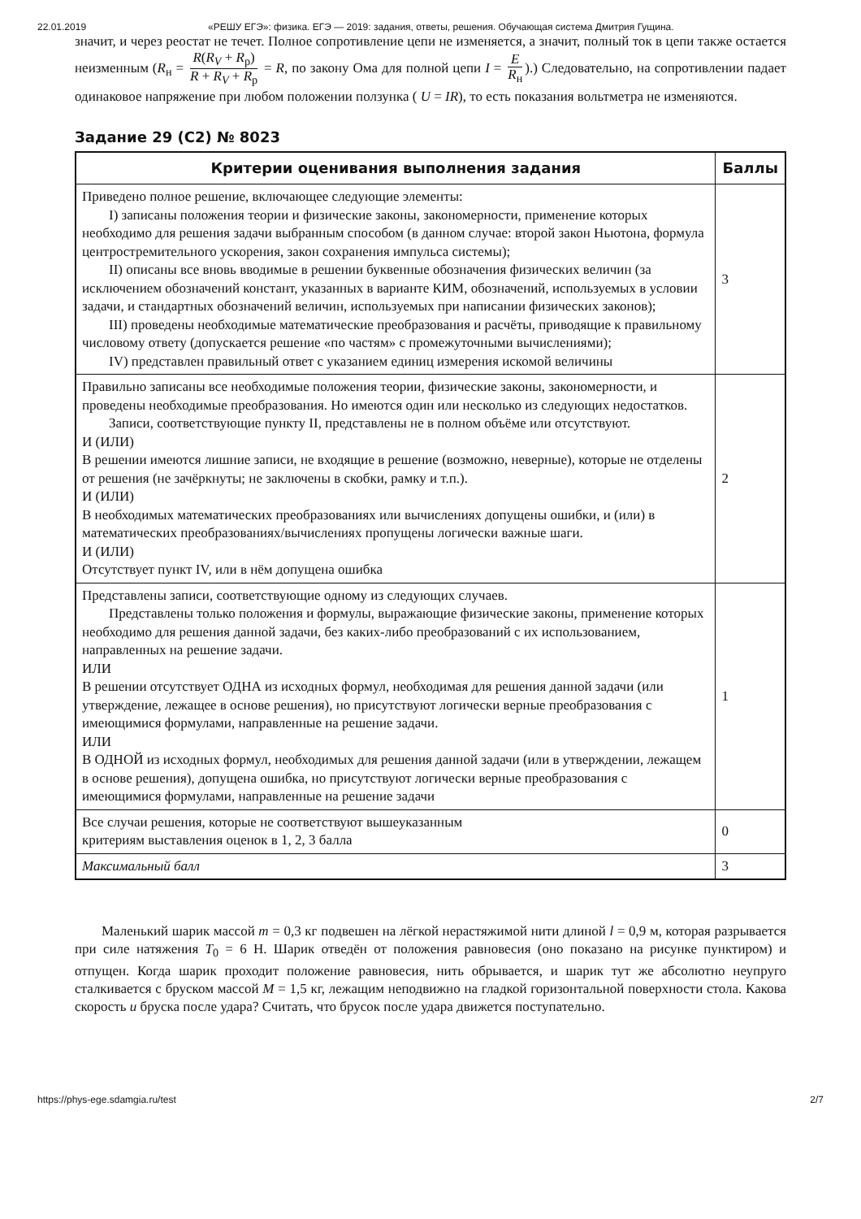22.01.2019 «РЕШУ ЕГЭ»: физика. ЕГЭ — 2019: задания, ответы, решения. Обучающая система Дмитрия Гущина.
значит, и через реостат не течет. Полное сопротивление цепи не изменяется, а значит, полный ток в цепи также остается неизменным (R<sub>н</sub> = R(R<sub>V</sub> + R<sub>р</sub>) R + R<sub>V</sub> + R<sub>р</sub> = R, по закону Ома для полной цепи I = E R<sub>н</sub>).) Следовательно, на сопротивлении падает одинаковое напряжение при любом положении ползунка ( U = IR), то есть показания вольтметра не изменяются.
Задание 29 (C2) № 8023
| Критерии оценивания выполнения задания | Баллы |
| --- | --- |
| Приведено полное решение, включающее следующие элементы: I) записаны положения теории и физические законы, закономерности, применение которых необходимо для решения задачи выбранным способом (в данном случае: второй закон Ньютона, формула центростремительного ускорения, закон сохранения импульса системы); II) описаны все вновь вводимые в решении буквенные обозначения физических величин (за исключением обозначений констант, указанных в варианте КИМ, обозначений, используемых в условии задачи, и стандартных обозначений величин, используемых при написании физических законов); III) проведены необходимые математические преобразования и расчёты, приводящие к правильному числовому ответу (допускается решение «по частям» с промежуточными вычислениями); IV) представлен правильный ответ с указанием единиц измерения искомой величины | 3 |
| Правильно записаны все необходимые положения теории, физические законы, закономерности, и проведены необходимые преобразования. Но имеются один или несколько из следующих недостатков. Записи, соответствующие пункту II, представлены не в полном объёме или отсутствуют. И (ИЛИ) В решении имеются лишние записи, не входящие в решение (возможно, неверные), которые не отделены от решения (не зачёркнуты; не заключены в скобки, рамку и т.п.). И (ИЛИ) В необходимых математических преобразованиях или вычислениях допущены ошибки, и (или) в математических преобразованиях/вычислениях пропущены логически важные шаги. И (ИЛИ) Отсутствует пункт IV, или в нём допущена ошибка | 2 |
| Представлены записи, соответствующие одному из следующих случаев. Представлены только положения и формулы, выражающие физические законы, применение которых необходимо для решения данной задачи, без каких-либо преобразований с их использованием, направленных на решение задачи. ИЛИ В решении отсутствует ОДНА из исходных формул, необходимая для решения данной задачи (или утверждение, лежащее в основе решения), но присутствуют логически верные преобразования с имеющимися формулами, направленные на решение задачи. ИЛИ В ОДНОЙ из исходных формул, необходимых для решения данной задачи (или в утверждении, лежащем в основе решения), допущена ошибка, но присутствуют логически верные преобразования с имеющимися формулами, направленные на решение задачи | 1 |
| Все случаи решения, которые не соответствуют вышеуказанным критериям выставления оценок в 1, 2, 3 балла | 0 |
| Максимальный балл | 3 |
Маленький шарик массой m = 0,3 кг подвешен на лёгкой нерастяжимой нити длиной l = 0,9 м, которая разрывается при силе натяжения T<sub>0</sub> = 6 Н. Шарик отведён от положения равновесия (оно показано на рисунке пунктиром) и отпущен. Когда шарик проходит положение равновесия, нить обрывается, и шарик тут же абсолютно неупруго сталкивается с бруском массой M = 1,5 кг, лежащим неподвижно на гладкой горизонтальной поверхности стола. Какова скорость u бруска после удара? Считать, что брусок после удара движется поступательно.
https://phys-ege.sdamgia.ru/test 2/7